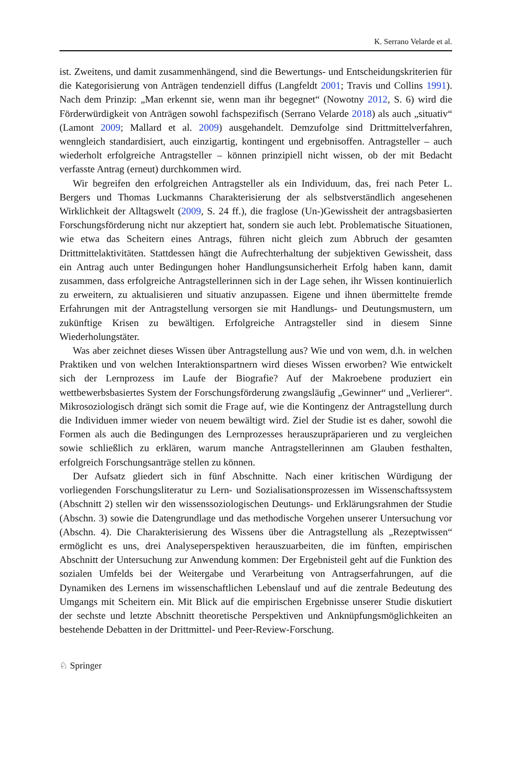K. Serrano Velarde et al.
ist. Zweitens, und damit zusammenhängend, sind die Bewertungs- und Entscheidungskriterien für die Kategorisierung von Anträgen tendenziell diffus (Langfeldt 2001; Travis und Collins 1991). Nach dem Prinzip: „Man erkennt sie, wenn man ihr begegnet“ (Nowotny 2012, S. 6) wird die Förderwürdigkeit von Anträgen sowohl fachspezifisch (Serrano Velarde 2018) als auch „situativ“ (Lamont 2009; Mallard et al. 2009) ausgehandelt. Demzufolge sind Drittmittelverfahren, wenngleich standardisiert, auch einzigartig, kontingent und ergebnisoffen. Antragsteller – auch wiederholt erfolgreiche Antragsteller – können prinzipiell nicht wissen, ob der mit Bedacht verfasste Antrag (erneut) durchkommen wird.
Wir begreifen den erfolgreichen Antragsteller als ein Individuum, das, frei nach Peter L. Bergers und Thomas Luckmanns Charakterisierung der als selbstverständlich angesehenen Wirklichkeit der Alltagswelt (2009, S. 24 ff.), die fraglose (Un-)Gewissheit der antragsbasierten Forschungsförderung nicht nur akzeptiert hat, sondern sie auch lebt. Problematische Situationen, wie etwa das Scheitern eines Antrags, führen nicht gleich zum Abbruch der gesamten Drittmittelaktivitäten. Stattdessen hängt die Aufrechterhaltung der subjektiven Gewissheit, dass ein Antrag auch unter Bedingungen hoher Handlungsunsicherheit Erfolg haben kann, damit zusammen, dass erfolgreiche Antragstellerinnen sich in der Lage sehen, ihr Wissen kontinuierlich zu erweitern, zu aktualisieren und situativ anzupassen. Eigene und ihnen übermittelte fremde Erfahrungen mit der Antragstellung versorgen sie mit Handlungs- und Deutungsmustern, um zukünftige Krisen zu bewältigen. Erfolgreiche Antragsteller sind in diesem Sinne Wiederholungstäter.
Was aber zeichnet dieses Wissen über Antragstellung aus? Wie und von wem, d.h. in welchen Praktiken und von welchen Interaktionspartnern wird dieses Wissen erworben? Wie entwickelt sich der Lernprozess im Laufe der Biografie? Auf der Makroebene produziert ein wettbewerbsbasiertes System der Forschungsförderung zwangsläufig „Gewinner“ und „Verlierer“. Mikrosoziologisch drängt sich somit die Frage auf, wie die Kontingenz der Antragstellung durch die Individuen immer wieder von neuem bewältigt wird. Ziel der Studie ist es daher, sowohl die Formen als auch die Bedingungen des Lernprozesses herauszupräparieren und zu vergleichen sowie schließlich zu erklären, warum manche Antragstellerinnen am Glauben festhalten, erfolgreich Forschungsanträge stellen zu können.
Der Aufsatz gliedert sich in fünf Abschnitte. Nach einer kritischen Würdigung der vorliegenden Forschungsliteratur zu Lern- und Sozialisationsprozessen im Wissenschaftssystem (Abschnitt 2) stellen wir den wissenssoziologischen Deutungs- und Erklärungsrahmen der Studie (Abschn. 3) sowie die Datengrundlage und das methodische Vorgehen unserer Untersuchung vor (Abschn. 4). Die Charakterisierung des Wissens über die Antragstellung als „Rezeptwissen“ ermöglicht es uns, drei Analyseperspektiven herauszuarbeiten, die im fünften, empirischen Abschnitt der Untersuchung zur Anwendung kommen: Der Ergebnisteil geht auf die Funktion des sozialen Umfelds bei der Weitergabe und Verarbeitung von Antragserfahrungen, auf die Dynamiken des Lernens im wissenschaftlichen Lebenslauf und auf die zentrale Bedeutung des Umgangs mit Scheitern ein. Mit Blick auf die empirischen Ergebnisse unserer Studie diskutiert der sechste und letzte Abschnitt theoretische Perspektiven und Anknüpfungsmöglichkeiten an bestehende Debatten in der Drittmittel- und Peer-Review-Forschung.
♘ Springer